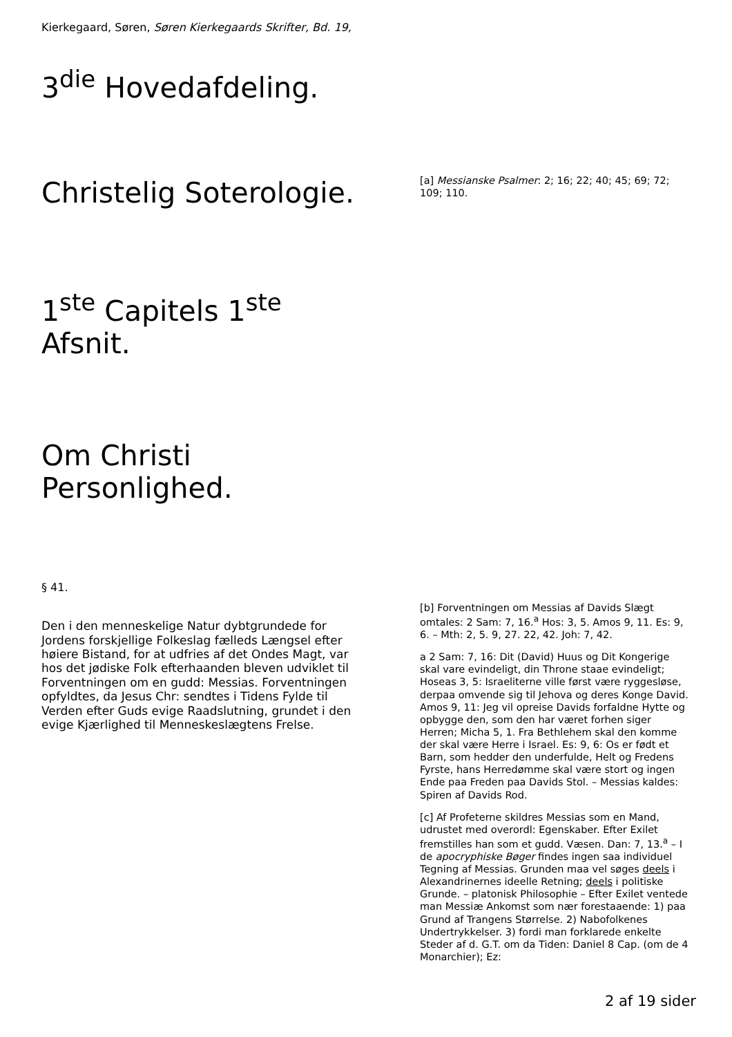Kierkegaard, Søren, Søren Kierkegaards Skrifter, Bd. 19,
3<sup>die</sup> Hovedafdeling.
Christelig Soterologie.
1<sup>ste</sup> Capitels 1<sup>ste</sup> Afsnit.
Om Christi Personlighed.
§ 41.
Den i den menneskelige Natur dybtgrundede for Jordens forskjellige Folkeslag fælleds Længsel efter høiere Bistand, for at udfries af det Ondes Magt, var hos det jødiske Folk efterhaanden bleven udviklet til Forventningen om en gudd: Messias. Forventningen opfyldtes, da Jesus Chr: sendtes i Tidens Fylde til Verden efter Guds evige Raadslutning, grundet i den evige Kjærlighed til Menneskeslægtens Frelse.
[a] Messianske Psalmer: 2; 16; 22; 40; 45; 69; 72; 109; 110.
[b] Forventningen om Messias af Davids Slægt omtales: 2 Sam: 7, 16.<sup>a</sup> Hos: 3, 5. Amos 9, 11. Es: 9, 6. – Mth: 2, 5. 9, 27. 22, 42. Joh: 7, 42.
a 2 Sam: 7, 16: Dit (David) Huus og Dit Kongerige skal vare evindeligt, din Throne staae evindeligt; Hoseas 3, 5: Israeliterne ville først være ryggesløse, derpaa omvende sig til Jehova og deres Konge David. Amos 9, 11: Jeg vil opreise Davids forfaldne Hytte og opbygge den, som den har været forhen siger Herren; Micha 5, 1. Fra Bethlehem skal den komme der skal være Herre i Israel. Es: 9, 6: Os er født et Barn, som hedder den underfulde, Helt og Fredens Fyrste, hans Herredømme skal være stort og ingen Ende paa Freden paa Davids Stol. – Messias kaldes: Spiren af Davids Rod.
[c] Af Profeterne skildres Messias som en Mand, udrustet med overordl: Egenskaber. Efter Exilet fremstilles han som et gudd. Væsen. Dan: 7, 13.<sup>a</sup> – I de apocryphiske Bøger findes ingen saa individuel Tegning af Messias. Grunden maa vel søges deels i Alexandrinernes ideelle Retning; deels i politiske Grunde. – platonisk Philosophie – Efter Exilet ventede man Messiæ Ankomst som nær forestaaende: 1) paa Grund af Trangens Størrelse. 2) Nabofolkenes Undertrykkelser. 3) fordi man forklarede enkelte Steder af d. G.T. om da Tiden: Daniel 8 Cap. (om de 4 Monarchier); Ez:
2 af 19 sider